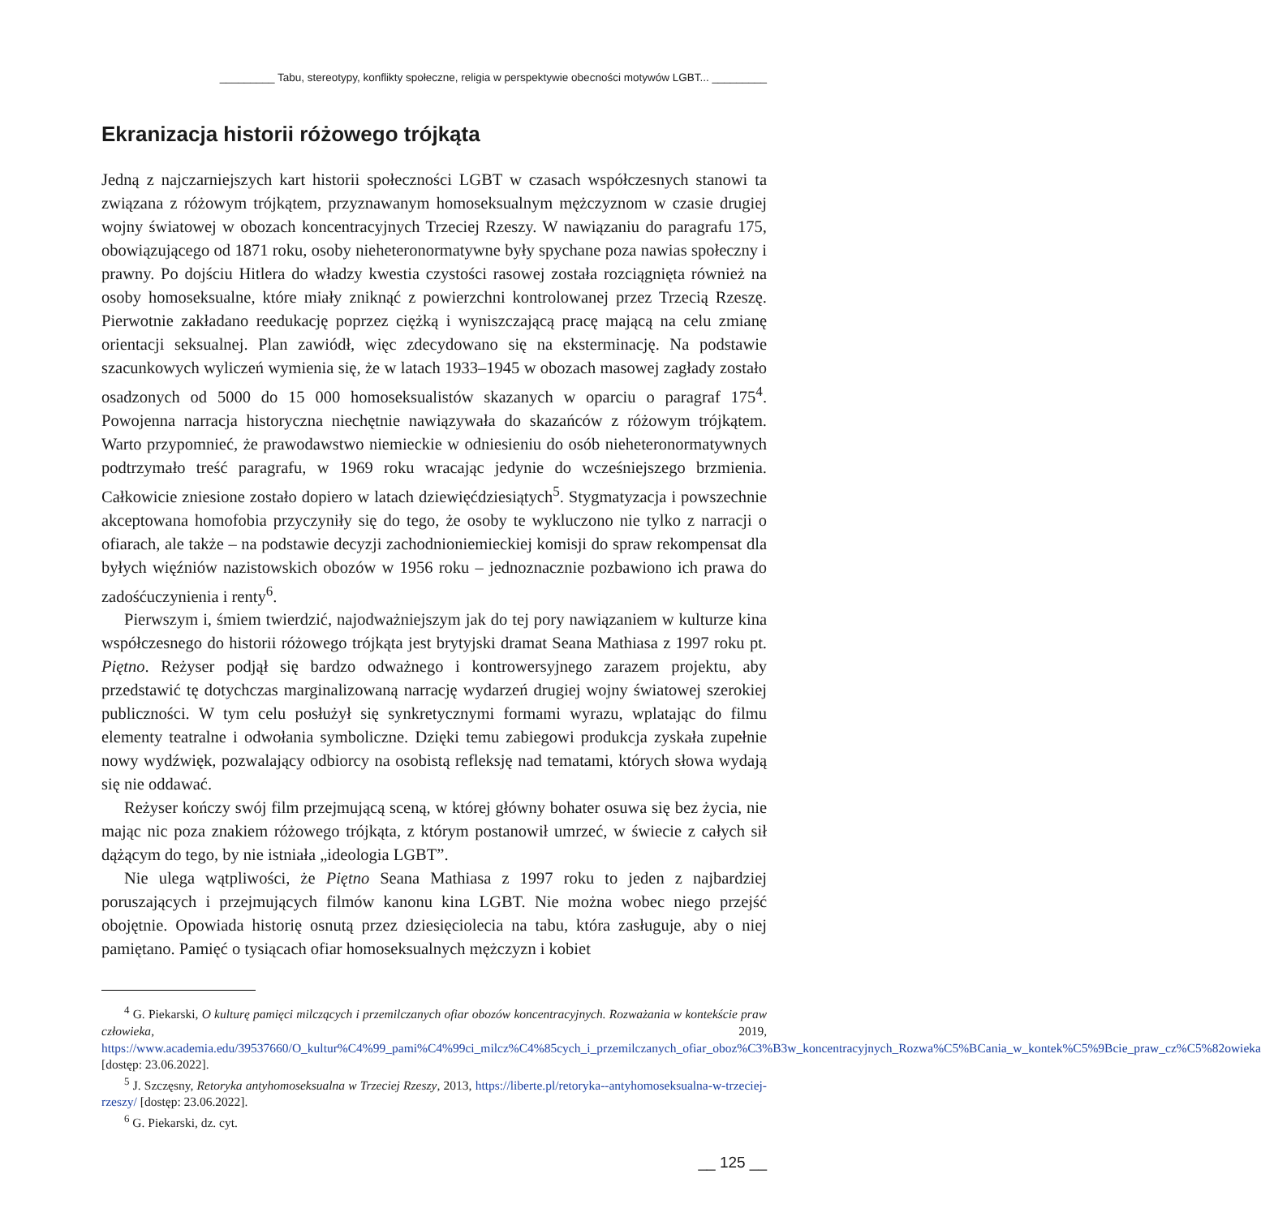_________ Tabu, stereotypy, konflikty społeczne, religia w perspektywie obecności motywów LGBT... _________
Ekranizacja historii różowego trójkąta
Jedną z najczarniejszych kart historii społeczności LGBT w czasach współczesnych stanowi ta związana z różowym trójkątem, przyznawanym homoseksualnym mężczyznom w czasie drugiej wojny światowej w obozach koncentracyjnych Trzeciej Rzeszy. W nawiązaniu do paragrafu 175, obowiązującego od 1871 roku, osoby nieheteronormatywne były spychane poza nawias społeczny i prawny. Po dojściu Hitlera do władzy kwestia czystości rasowej została rozciągnięta również na osoby homoseksualne, które miały zniknąć z powierzchni kontrolowanej przez Trzecią Rzeszę. Pierwotnie zakładano reedukację poprzez ciężką i wyniszczającą pracę mającą na celu zmianę orientacji seksualnej. Plan zawiódł, więc zdecydowano się na eksterminację. Na podstawie szacunkowych wyliczeń wymienia się, że w latach 1933–1945 w obozach masowej zagłady zostało osadzonych od 5000 do 15 000 homoseksualistów skazanych w oparciu o paragraf 175<sup>4</sup>. Powojenna narracja historyczna niechętnie nawiązywała do skazańców z różowym trójkątem. Warto przypomnieć, że prawodawstwo niemieckie w odniesieniu do osób nieheteronormatywnych podtrzymało treść paragrafu, w 1969 roku wracając jedynie do wcześniejszego brzmienia. Całkowicie zniesione zostało dopiero w latach dziewięćdziesiątych<sup>5</sup>. Stygmatyzacja i powszechnie akceptowana homofobia przyczyniły się do tego, że osoby te wykluczono nie tylko z narracji o ofiarach, ale także – na podstawie decyzji zachodnioniemieckiej komisji do spraw rekompensat dla byłych więźniów nazistowskich obozów w 1956 roku – jednoznacznie pozbawiono ich prawa do zadośćuczynienia i renty<sup>6</sup>.
Pierwszym i, śmiem twierdzić, najodważniejszym jak do tej pory nawiązaniem w kulturze kina współczesnego do historii różowego trójkąta jest brytyjski dramat Seana Mathiasa z 1997 roku pt. Piętno. Reżyser podjął się bardzo odważnego i kontrowersyjnego zarazem projektu, aby przedstawić tę dotychczas marginalizowaną narrację wydarzeń drugiej wojny światowej szerokiej publiczności. W tym celu posłużył się synkretycznymi formami wyrazu, wplatając do filmu elementy teatralne i odwołania symboliczne. Dzięki temu zabiegowi produkcja zyskała zupełnie nowy wydźwięk, pozwalający odbiorcy na osobistą refleksję nad tematami, których słowa wydają się nie oddawać.
Reżyser kończy swój film przejmującą sceną, w której główny bohater osuwa się bez życia, nie mając nic poza znakiem różowego trójkąta, z którym postanowił umrzeć, w świecie z całych sił dążącym do tego, by nie istniała „ideologia LGBT”.
Nie ulega wątpliwości, że Piętno Seana Mathiasa z 1997 roku to jeden z najbardziej poruszających i przejmujących filmów kanonu kina LGBT. Nie można wobec niego przejść obojętnie. Opowiada historię osnutą przez dziesięciolecia na tabu, która zasługuje, aby o niej pamiętano. Pamięć o tysiącach ofiar homoseksualnych mężczyzn i kobiet
<sup>4</sup> G. Piekarski, O kulturę pamięci milczących i przemilczanych ofiar obozów koncentracyjnych. Rozważania w kontekście praw człowieka, 2019, https://www.academia.edu/39537660/O_kultur%C4%99_pami%C4%99ci_milcz%C4%85cych_i_przemilczanych_ofiar_oboz%C3%B3w_koncentracyjnych_Rozwa%C5%BCania_w_kontek%C5%9Bcie_praw_cz%C5%82owieka [dostęp: 23.06.2022].
<sup>5</sup> J. Szczęsny, Retoryka antyhomoseksualna w Trzeciej Rzeszy, 2013, https://liberte.pl/retoryka--antyhomoseksualna-w-trzeciej-rzeszy/ [dostęp: 23.06.2022].
<sup>6</sup> G. Piekarski, dz. cyt.
__ 125 __